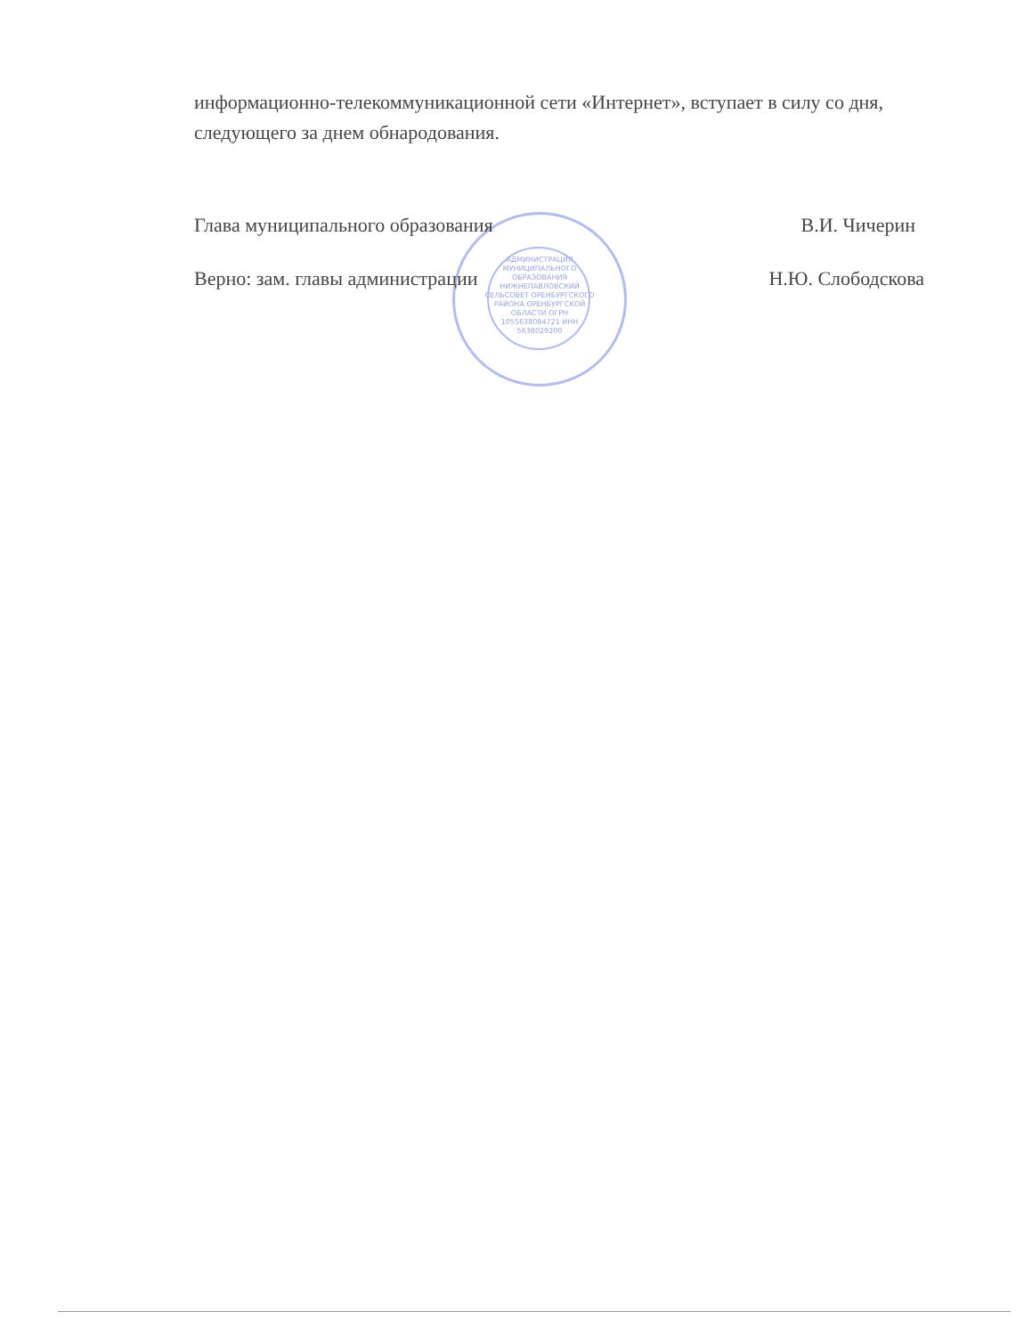информационно-телекоммуникационной сети «Интернет», вступает в силу со дня, следующего за днем обнародования.
АДМИНИСТРАЦИЯ МУНИЦИПАЛЬНОГО ОБРАЗОВАНИЯ НИЖНЕПАВЛОВСКИЙ СЕЛЬСОВЕТ ОРЕНБУРГСКОГО РАЙОНА ОРЕНБУРГСКОЙ ОБЛАСТИ ОГРН 1055638084721 ИНН 5638029200
Глава муниципального образования В.И. Чичерин
Верно: зам. главы администрации Н.Ю. Слободскова